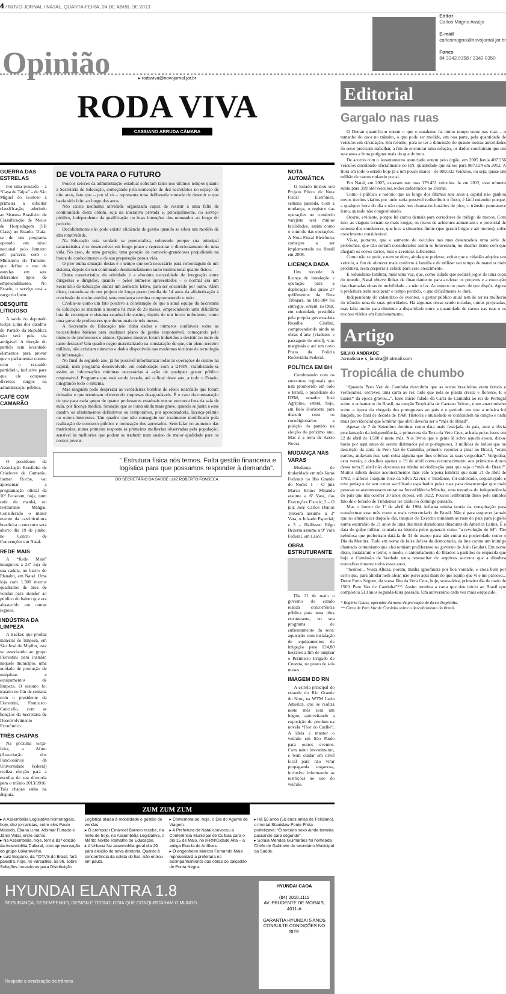4 / NOVO JORNAL / NATAL, QUARTA-FEIRA, 24 DE ABRIL DE 2013
Opinião
Editor
Carlos Magno Araújo
E-mail
carlosmagno@novojornal.jor.br
Fones
84 3342.0358 / 3342.0350
▸ rodaviva@novojornal.jor.br
RODA VIVA
CASSIANO ARRUDA CÂMARA
GUERRA DAS ESTRELAS
Foi uma pousada – a “Casa de Taipa” – de São Miguel do Gostoso a primeira a solicitar classificação, aderindo ao Sistema Brasileiro de Classificação de Meios de Hospedagem (SB Class) no Estado. Trata-se de um programa operado em nível nacional pelo Inmetro em parceria com o Ministério do Turismo, que define o uso de estrelas em sete diferentes tipos de empreendimento. No Estado, o serviço está a cargo do Ipem.
DESQUITE LITIGIOSO
A saída do deputado Kelps Lima dos quadros do Partido da República não será pela via amigável. A direção do partido tem levantado elementos para provar que o parlamentar contou com o respaldo partidário, inclusive para que ele ocupasse diversos cargos na administração pública.
CAFÉ COM CAMARÃO
O presidente da Associação Brasileira de Criadores de Camarão, Itamar Rocha, vai apresentar a programação oficial da 10ª Fenacam, hoje, num café da manhã, no restaurante Mangai. Considerado o maior evento da carcinicultura brasileira o encontro será aberto dia 19 de junho, no Centro de Convenções em Natal.
REDE MAIS
A “Rede Mais” inaugurou a 23ª loja de sua cadeia, no bairro do Planalto, em Natal. Uma loja com 1.300 metros quadrados de área de vendas para atender ao público do bairro que era abastecido em outras regiões.
INDÚSTRIA DA LIMPEZA
A Backer, que produz material de limpeza, em São José de Mipibu, está se associando ao grupo Fiorentini para instalar, naquele município, uma unidade de produção de máquinas e equipamentos de limpeza. O assunto foi tratado no fim de semana com o presidente da Fiorentini, Francesco Canciello, com as bençãos da Secretaria de Desenvolvimento Econômico.
TRÊS CHAPAS
Na próxima terça-feira, a Afurn (Associação dos Funcionários da Universidade Federal) realiza eleição para a escolha de sua diretoria para o triênio 2013/2016. Três chapas estão na disputa.
DE VOLTA PARA O FUTURO
Poucos setores da administração estadual sofreram tanto nos últimos tempos quanto a Secretaria de Educação, começando pela nomeação de dez secretários no espaço de oito anos, fato que – por si só – representa uma deliberada vontade de destruir o que havia sido feito ao longo dos anos.
Não existe nenhuma atividade organizada capaz de resistir a uma falta de continuidade desta ordem, seja na iniciativa privada e, principalmente, no serviço público, independente da qualificação ou boas intenções dos nomeados ao longo do período.
Decididamente não pode existir eficiência de gestão quando se adota um modelo de alta rotatividade.
Na Educação esta verdade se potencializa, sobretudo porque sua principal característica é se desenvolver em longo prazo e representar o direcionamento de uma vida. No caso, de uma geração; uma geração de norte-rio-grandenses prejudicada na busca do conhecimento e de sua preparação para a vida.
O pior numa situação destas é o tempo que será necessário para remontagem de um sistema, depois do seu continuado desmantelamento tanto institucional quanto físico.
Outra característica da atividade é a absoluta necessidade de integração entre dirigentes e dirigidos, quando – pelos números apresentados – o normal era um Secretário de Educação iniciar um semestre letivo, para ser encerrado por outro. Além disso, tratando-se de um projeto de longo prazo (média de 14 anos da alfabetização à conclusão do ensino médio) tanta mudança termina comprometendo o todo.
Credite-se como um fato positivo a constatação de que a atual equipe da Secretaria de Educação se mantém a mesma há mais de 28 meses, empreendendo uma dificílima luta de recompor o sistema estadual de ensino, depois de um início turbulento, como uma greve de professores que durou mais de três meses.
A Secretaria de Educação não tinha dados e números confiáveis sobre as necessidades básicas para qualquer plano de gestão responsável, começando pelo número de professores e alunos. Quantos mestres foram induzidos a desistir no meio de tanto descaso? Um quadro negro materializado na constatação de que, em pleno terceiro milênio, não existiam números e dados disponíveis nas modernas técnicas de tecnologia da informação.
No final do segundo ano, já foi possível informatizar todas as operações de ensino na capital, num programa desenvolvido em colaboração com a UFRN, viabilizando-se assim as informações mínimas necessárias à ação de qualquer gestor público responsável. Programa que está sendo levado, até o final deste ano, a todo o Estado, integrando todo o sistema.
Mas ninguém pode desprezar as verdadeiras bombas de efeito retardado que foram deixadas e que terminam oferecendo surpresas desagradáveis. É o caso da constatação de que para cada grupo de quatro professores estaduais um se encontra fora da sala de aula, por licença médica. Situação que se torna ainda mais grave, quando se junta a esse quadro os afastamentos definitivos ou temporários, por aposentadoria, licença-prêmio ou outros interesses. Um quadro que não conseguiu ser totalmente modificado pela realização de concurso público e nomeação dos aprovados. Sem falar no aumento das matrículas, numa primeira resposta às primeiras melhorias observadas pela população, sensível às melhorias que podem se traduzir num ensino de maior qualidade para os nossos jovens.
“ Estrutura física nós temos. Falta gestão financeira e logística para que possamos responder à demanda”.
DO SECRETÁRIO DA SAÚDE LUIZ ROBERTO FONSECA.
NOTA AUTOMÁTICA
O Estado iniciou seu Projeto Piloto de Nota Fiscal Eletrônica, semana passada. Com a mudança, o registro das operações no comércio varejista terá muitas facilidades, assim como o controle das operações. A Nota Fiscal Eletrônica começou a ser implementada no Brasil em 2008.
LICENÇA DADA
Um recorde: A licença de instalação e operação para a duplicação dos quase 27 quilômetros da Reta Tabajara, na BR-304 foi entregue, ontem, ao Dnit, em solenidade presidida pela própria governadora Rosalba Ciarlini, compreendendo ainda as obras d´arte (viadutos e passagem de nível), vias marginais e até um novo Posto da Polícia Rodoviária Federal.
POLÍTICA EM BH
Continuando com os encontros regionais que tem promovido em todo o Brasil, o presidente do DEM, senador José Agripino, estará, hoje, em Belo Horizonte para discutir com os correligionários a posição do partido na eleição do próximo ano. Mas é a terra de Aécio Neves.
MUDANÇA NAS VARAS
Mudança de titularidade em três Varas Federais no Rio Grande do Norte: 1 – O juiz Marco Bruno Miranda assume a 6ª Vara, das Execuções Fiscais; 2 – O juiz José Carlos Dantas Teixeira assume a 3ª Vara, o Juizado Especial; e 3 – Hallisson Rêgo Bezerra assume a 9ª Vara Federal, em Caicó.
OBRA ESTRUTURANTE
Dia 21 de maio o governo do estado realiza concorrência pública para uma obra estruturante, no seu programa de enfrentamento da seca: aquisição com instalação de equipamentos de irrigação para 124,80 hectares a fim de ampliar o Perímetro Irrigado de Cruzeta, no prazo de seis meses.
IMAGEM DO RN
A estrela principal do estande do Rio Grande do Note, na WTM Latin America, que se realiza neste mês será um bugue, aproveitando a exposição do produto na novela “Flor do Caribe”. A idéia é manter o veículo em São Paulo para outros eventos. Com tanto investimento, é bom cuidar em nível local para não virar propaganda enganosa, inclusive informando as restrições ao uso do veículo.
ZUM ZUM ZUM
▸ A Assembléia Legislativa homenageia, hoje, dez jornalistas, entre eles Paulo Macedo, Eliana Lima, Albimar Furtado e Jânio Vidal, entre outros.
▸ Na Assembléia, hoje, tem a 83ª edição da Assembléia Cultural, com apresentação do grupo Uskaravelho.
▸ Luiz Bogiano, da TOTVS do Brasil, fará palestra, hoje, no Varsailles, às 9h, sobre Soluções Inovadoras para Distribuição Logística aliada à mobilidade e gestão de vendas.
▸ O professor Emanoel Barreto recebe, na noite de hoje, na Assembléia Legislativa, o Mérito Noilde Ramalho de Educação.
▸ A Urbana faz assembléia geral dia 29 para eleição de nova diretoria. Quanto à concorrência da coleta do lixo, não entrou em pauta.
▸ Comemora-se, hoje, o Dia do Agente de Viagem.
▸ A Prefeitura de Natal convocou a Conferência Municipal de Cultura para o dia 15 de Maio, no IFRN/Cidade Alta – a antiga Escola de Artífices.
▸ O engenheiro Marcos Fernando Maia representará a prefeitura no acompanhamento das obras do calçadão de Ponta Negra.
▸ Há 50 anos (50 anos antes de Feliciano), o imortal Stanislaw Ponte Preta profetizava: “O terceiro sexo ainda termina passando para segundo”.
▸ Soraia Mendes Guimarães foi nomeada Chefe de Gabinete do secretário Municipal da Saúde.
HYUNDAI ELANTRA 1.8
SEGURANÇA, DESEMPENHO, DESIGN E TECNOLOGIA QUE CONQUISTARAM O MUNDO.
Respeite a sinalização de trânsito
HYUNDAI CAOA
(84) 2010.1111
AV. PRUDENTE DE MORAIS, 4011-A
GARANTIA HYUNDAI 5 ANOS
CONSULTE CONDIÇÕES NO SITE
Editorial
Gargalo nas ruas
O Detran quantificou ontem o que o natalense há muito tempo sente nas ruas – o tamanho do caos no trânsito, o que pode ser medido, em boa parte, pela quantidade de veículos em circulação. Em resumo, para se ter a dimensão do quanto nossas autoridades do setor precisam trabalhar, a fim de encontrar uma solução, os dados concluíram que em sete anos a frota potiguar mais do que dobrou.
De acordo com o levantamento anunciado ontem pelo órgão, em 2005 havia 407.356 veículos circulando oficialmente no RN, quantidade que saltou para 887.024 em 2012. A frota em todo o estado hoje já é um pouco maior - de 909.932 veículos, ou seja, quase um milhão de carros rodando por aí.
Em Natal, em 2005, estavam nas ruas 179.451 veículos. Já em 2012, esse número subiu para 319.568 veículos, todos cadastrados no Detran.
Como é público e notório que ao longo dos últimos sete anos a capital não ganhou novos trechos viários por onde seria possível redistribuir o fluxo, é fácil entender porque, a qualquer hora do dia e não mais nos chamados horários de pico, o trânsito permanece lento, quando não congestionado.
Ocorre, evidente, porque há carros demais para corredores de tráfego de menos. Com isso, as viagens tornam-se mais longas, os riscos de acidentes aumentam e o potencial de estresse dos condutores, que leva a situações-limite (que geram brigas e até mortes), sofre crescimento considerável.
Vê-se, portanto, que o aumento de veículos nas ruas desencadeia uma série de problemas, que não seriam considerados assim se houvessem, no mesmo ritmo com que chegam os novos carros, ruas e avenidas suficientes.
Como não se pode, e nem se deve, ainda que pudesse, evitar que o cidadão adquira seu veículo, a fim de oferecer mais conforto à família e de utilizar seu tempo de maneira mais produtiva, resta preparar a cidade para esse crescimento.
É redundante lembrar, mais uma vez, que, como cidade que sediará jogos de uma copa do mundo, Natal obteve linhas de financiamento para acelerar os projetos e a execução das chamadas obras de mobilidade – e não o fez. Ao menos no prazo de que dispôs. Agora a prefeitura tenta recuperar o tempo perdido, o que dificilmente se dará.
Independente do calendário de eventos, o gestor público atual tem de ter na melhoria do trânsito uma de suas prioridades. Há algumas obras sendo tocadas, outras projetadas, mas falta muito para diminuir a disparidade entre a quantidade de carros nas ruas e os trechos viários em funcionamento.
Artigo
SILVIO ANDRADE
Jornalista ▸ s_landra@hotmail.com
Tropicália de chumbo
“Quando Pero Vaz de Caminha descobriu que as terras brasileiras eram férteis e verdejantes, escreveu uma carta ao rei: tudo que nela se planta cresce e floresce. E o Gauss* da época gravou...”. Esse início falado da Carta de Caminha ao rei de Portugal sobre o achamento do Brasil, na canção Tropicália de Caetano Veloso, é um anacronismo sobre a época da chegada dos portugueses ao país e o período em que a música foi lançada, no final de década de 1960. História e atualidade se confundem na canção e nada mais providencial que lembrar que abril deveria ser o “mês do Brasil”.
Apesar de 7 de Setembro dominar como data mais festejada do país, ante a óbvia proclamação da independência, a primavera da Terra da Vera Cruz, achada pelos lusos em 22 de abril de 1.500 é neste mês. Nos livros que a gente lê sobre aquela época, diz-se havia por aqui antes de serem dizimados pelos portugueses, 3 milhões de índios que na descrição da carta de Pero Vaz de Caminha, primeiro repórter a pisar no Brasil, “eram pardos, andavam nus, sem coisa alguma que lhes cobrisse as suas vergonhas”. Vergonha, cara versão, é dar-lhes apenas o 19 de abril como reconhecimento aos primeiros donos dessa terra.E abril não descansa na minha reivindicação para que seja o “mês do Brasil”. Muitos sabem desses acontecimentos mas vale a pena lembrar que num 21 de abril de 1792, o alferes Joaquim José da Silva Xavier, o Tiradente, foi enforcado, esquartejado e teve pedaços de seu corpo sacrificado espalhados pelas ruas para desencorajar que mais pessoas se aventurassem entrar na Inconfidência Mineira, uma tentativa de independência do país que iria ocorrer 30 anos depois, em 1822. Poucos lembraram disso pelo simples fato de o feriado de Tiradentes ter caído no domingo passado.
Mas o horror de 1º de abril de 1964 inflama minha teoria da conspiração para transformar esse mês como o mais reverenciado do Brasil. Não é para esquecer jamais que no amanhecer daquele dia, tanques do Exército tomaram as ruas do país para jogá-lo numa escuridão de 21 anos de uma das mais duradouras ditaduras da América Latina. É a data do golpe militar, contada na história pelos generais como “a revolução de 64”. Tão nebulosa que preferiram datá-la de 31 de março para não entrar na posteridade como o Dia da Mentira. Tudo em nome da falsa defesa da democracia, da luta contra um inimigo chamado comunismo que eles temiam proliferasse no governo de João Goulart. Em nome disso, instalaram o terror, o medo, o aniquilamento de filiados a partidos de esquerda que hoje a Comissão da Verdade tenta ressuscitar de arquivos secretos que a ditadura trancafiou durante todos esses anos.
“Senhor... Vossa Alteza, porém, minha ignorância por boa vontade, e creia bem por certo que, para alindar nem afear, não porei aqui mais do que aquilo que vi e me pareceu... Deste Porto Seguro, da vossa Ilha da Vera Cruz, hoje, sexta-feira, primeiro dia de maio de 1500. Pero Vaz de Caminha”**. Assim termina a carta que deu início ao Brasil que completou 513 anos segunda-feira passada. Um aniversário cada vez mais esquecido.
* Rogério Gauss, operador da mesa de gravação do disco Tropicália.
** Carta de Pero Vaz de Caminha sobre o descobrimento do Brasil.